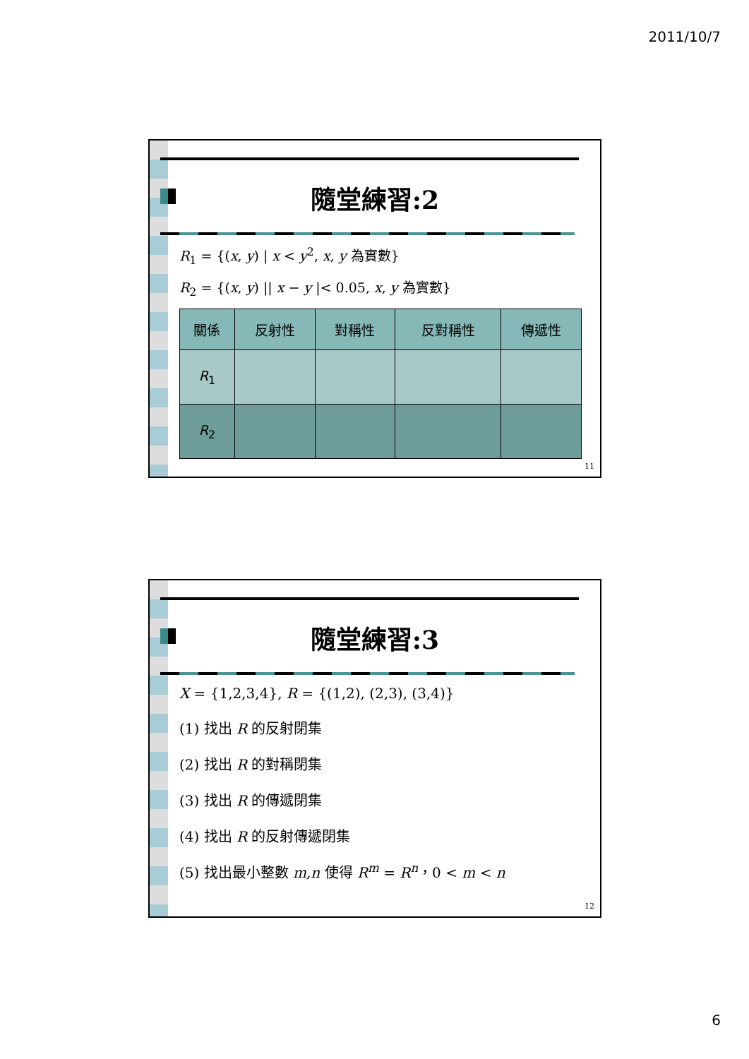2011/10/7
隨堂練習:2
R<sub>1</sub> = {(x, y) | x < y<sup>2</sup>, x, y 為實數}
R<sub>2</sub> = {(x, y) || x − y |< 0.05, x, y 為實數}
| 關係 | 反射性 | 對稱性 | 反對稱性 | 傳遞性 |
| --- | --- | --- | --- | --- |
| R<sub>1</sub> | | | | |
| R<sub>2</sub> | | | | |
11
隨堂練習:3
X = {1,2,3,4}, R = {(1,2), (2,3), (3,4)}
(1) 找出 R 的反射閉集
(2) 找出 R 的對稱閉集
(3) 找出 R 的傳遞閉集
(4) 找出 R 的反射傳遞閉集
(5) 找出最小整數 m,n 使得 R<sup>m</sup> = R<sup>n</sup>，0 < m < n
12
6